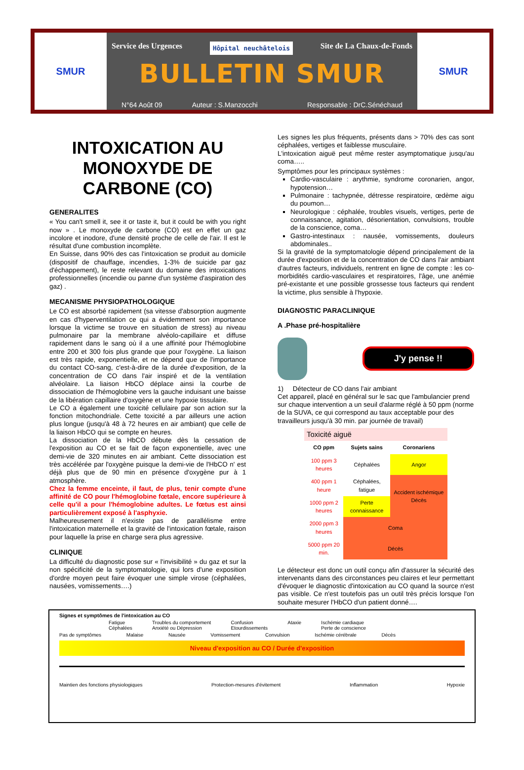SMUR
Service des Urgences Hôpital neuchâtelois Site de La Chaux-de-Fonds
BULLETIN SMUR
N°64 Août 09 Auteur : S.Manzocchi Responsable : DrC.Sénéchaud
SMUR
INTOXICATION AU MONOXYDE DE CARBONE (CO)
GENERALITES
« You can't smell it, see it or taste it, but it could be with you right now » . Le monoxyde de carbone (CO) est en effet un gaz incolore et inodore, d'une densité proche de celle de l'air. Il est le résultat d'une combustion incomplète.
En Suisse, dans 90% des cas l'intoxication se produit au domicile (dispositif de chauffage, incendies, 1-3% de suicide par gaz d'échappement), le reste relevant du domaine des intoxications professionnelles (incendie ou panne d'un système d'aspiration des gaz) .
MECANISME PHYSIOPATHOLOGIQUE
Le CO est absorbé rapidement (sa vitesse d'absorption augmente en cas d'hyperventilation ce qui a évidemment son importance lorsque la victime se trouve en situation de stress) au niveau pulmonaire par la membrane alvéolo-capillaire et diffuse rapidement dans le sang où il a une affinité pour l'hémoglobine entre 200 et 300 fois plus grande que pour l'oxygène. La liaison est très rapide, exponentielle, et ne dépend que de l'importance du contact CO-sang, c'est-à-dire de la durée d'exposition, de la concentration de CO dans l'air inspiré et de la ventilation alvéolaire. La liaison HbCO déplace ainsi la courbe de dissociation de l'hémoglobine vers la gauche induisant une baisse de la libération capillaire d'oxygène et une hypoxie tissulaire.
Le CO a également une toxicité cellulaire par son action sur la fonction mitochondriale. Cette toxicité a par ailleurs une action plus longue (jusqu'à 48 à 72 heures en air ambiant) que celle de la liaison HbCO qui se compte en heures.
La dissociation de la HbCO débute dès la cessation de l'exposition au CO et se fait de façon exponentielle, avec une demi-vie de 320 minutes en air ambiant. Cette dissociation est très accélérée par l'oxygène puisque la demi-vie de l'HbCO n' est déjà plus que de 90 min en présence d'oxygène pur à 1 atmosphère.
Chez la femme enceinte, il faut, de plus, tenir compte d'une affinité de CO pour l'hémoglobine fœtale, encore supérieure à celle qu'il a pour l'hémoglobine adultes. Le fœtus est ainsi particulièrement exposé à l'asphyxie.
Malheureusement il n'existe pas de parallélisme entre l'intoxication maternelle et la gravité de l'intoxication fœtale, raison pour laquelle la prise en charge sera plus agressive.
CLINIQUE
La difficulté du diagnostic pose sur « l'invisibilité » du gaz et sur la non spécificité de la symptomatologie, qui lors d'une exposition d'ordre moyen peut faire évoquer une simple virose (céphalées, nausées, vomissements….)
Les signes les plus fréquents, présents dans > 70% des cas sont céphalées, vertiges et faiblesse musculaire.
L'intoxication aiguë peut même rester asymptomatique jusqu'au coma…..
Symptômes pour les principaux systèmes :
Cardio-vasculaire : arythmie, syndrome coronarien, angor, hypotension…
Pulmonaire : tachypnée, détresse respiratoire, œdème aigu du poumon…
Neurologique : céphalée, troubles visuels, vertiges, perte de connaissance, agitation, désorientation, convulsions, trouble de la conscience, coma…
Gastro-intestinaux : nausée, vomissements, douleurs abdominales..
Si la gravité de la symptomatologie dépend principalement de la durée d'exposition et de la concentration de CO dans l'air ambiant d'autres facteurs, individuels, rentrent en ligne de compte : les co-morbidités cardio-vasculaires et respiratoires, l'âge, une anémie pré-existante et une possible grossesse tous facteurs qui rendent la victime, plus sensible à l'hypoxie.
DIAGNOSTIC PARACLINIQUE
A .Phase pré-hospitalière
J'y pense !!
1) Détecteur de CO dans l'air ambiant
Cet appareil, placé en général sur le sac que l'ambulancier prend sur chaque intervention a un seuil d'alarme réglé à 50 ppm (norme de la SUVA, ce qui correspond au taux acceptable pour des travailleurs jusqu'à 30 min. par journée de travail)
| Toxicité aiguë | | |
| --- | --- | --- |
| CO ppm | Sujets sains | Coronariens |
| 100 ppm 3 heures | Céphalées | Angor |
| 400 ppm 1 heure | Céphalées, fatigue | Accident ischémique Décès |
| 1000 ppm 2 heures | Perte connaissance | |
| 2000 ppm 3 heures | Coma | |
| 5000 ppm 20 min. | Décès | |
Le détecteur est donc un outil conçu afin d'assurer la sécurité des intervenants dans des circonstances peu claires et leur permettant d'évoquer le diagnostic d'intoxication au CO quand la source n'est pas visible. Ce n'est toutefois pas un outil très précis lorsque l'on souhaite mesurer l'HbCO d'un patient donné….
Signes et symptômes de l'intoxication au CO
Fatigue
Céphalées Troubles du comportement
Anxiété ou Dépression Confusion
Etourdissements Ataxie Ischémie cardiaque
Perte de conscience
Pas de symptômes Malaise Nausée Vomissement Convulsion Ischémie cérébrale Décès
Niveau d'exposition au CO / Durée d'exposition
Maintien des fonctions physiologiques Protection-mesures d'évitement Inflammation Hypoxie